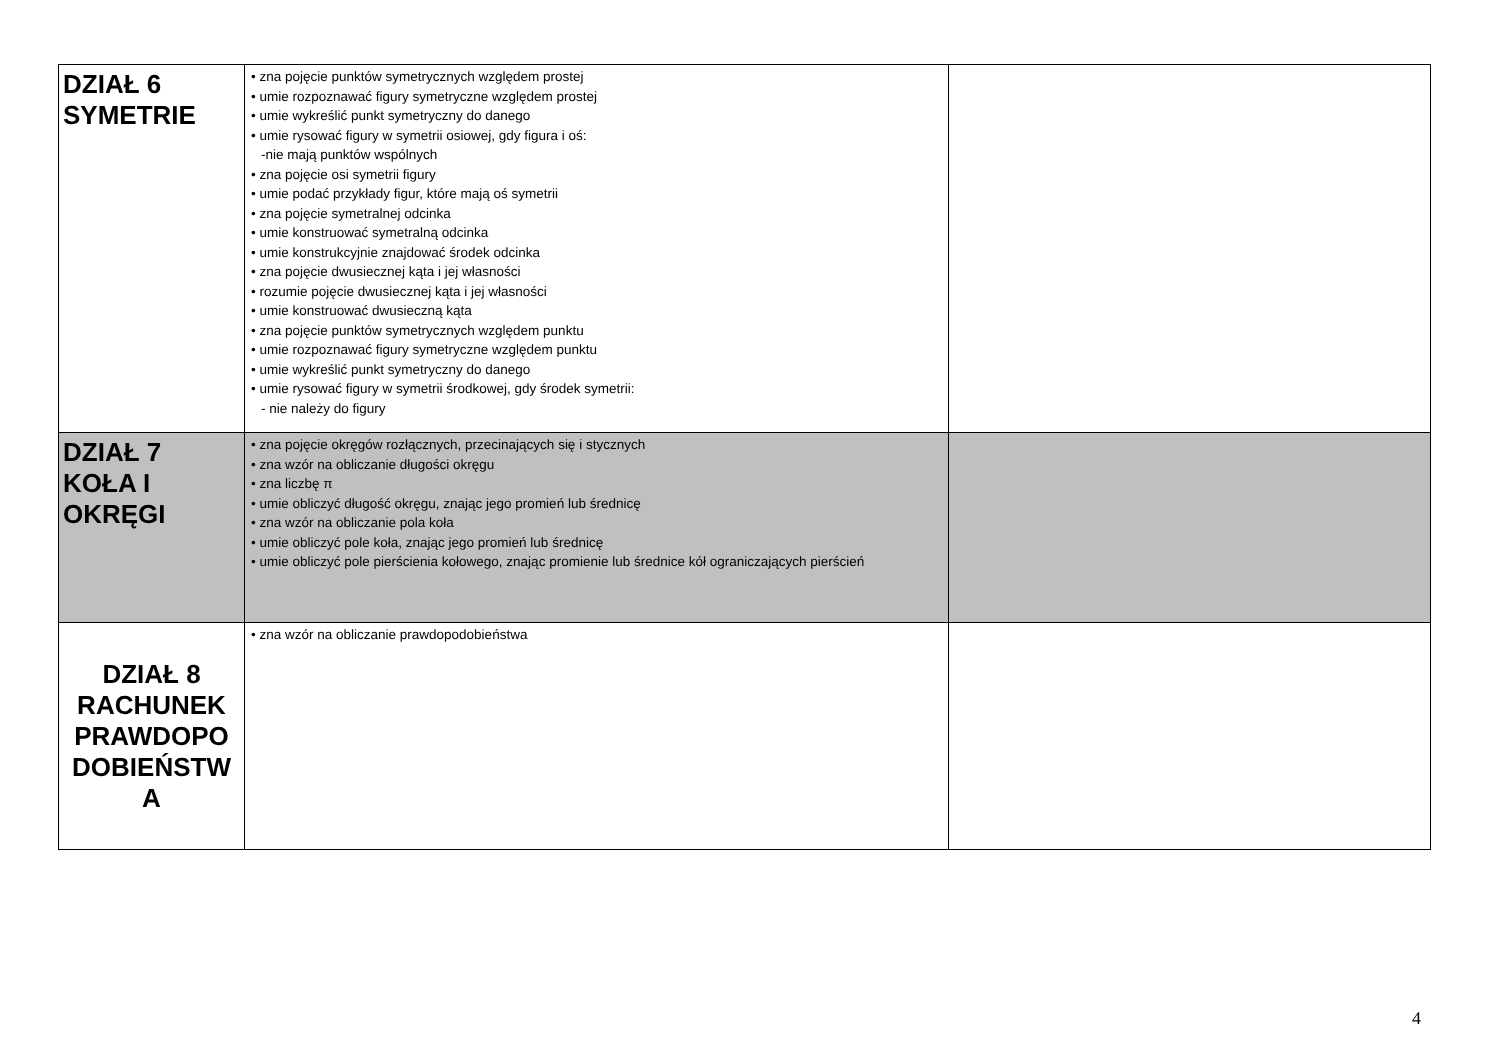| DZIAŁ 6 SYMETRIE | • zna pojęcie punktów symetrycznych względem prostej • umie rozpoznawać figury symetryczne względem prostej • umie wykreślić punkt symetryczny do danego • umie rysować figury w symetrii osiowej, gdy figura i oś: -nie mają punktów wspólnych • zna pojęcie osi symetrii figury • umie podać przykłady figur, które mają oś symetrii • zna pojęcie symetralnej odcinka • umie konstruować symetralną odcinka • umie konstrukcyjnie znajdować środek odcinka • zna pojęcie dwusiecznej kąta i jej własności • rozumie pojęcie dwusiecznej kąta i jej własności • umie konstruować dwusieczną kąta • zna pojęcie punktów symetrycznych względem punktu • umie rozpoznawać figury symetryczne względem punktu • umie wykreślić punkt symetryczny do danego • umie rysować figury w symetrii środkowej, gdy środek symetrii: - nie należy do figury | |
| DZIAŁ 7 KOŁA I OKRĘGI | • zna pojęcie okręgów rozłącznych, przecinających się i stycznych • zna wzór na obliczanie długości okręgu • zna liczbę π • umie obliczyć długość okręgu, znając jego promień lub średnicę • zna wzór na obliczanie pola koła • umie obliczyć pole koła, znając jego promień lub średnicę • umie obliczyć pole pierścienia kołowego, znając promienie lub średnice kół ograniczających pierścień | |
| DZIAŁ 8 RACHUNEK PRAWDOPO DOBIEŃSTW A | • zna wzór na obliczanie prawdopodobieństwa | |
4